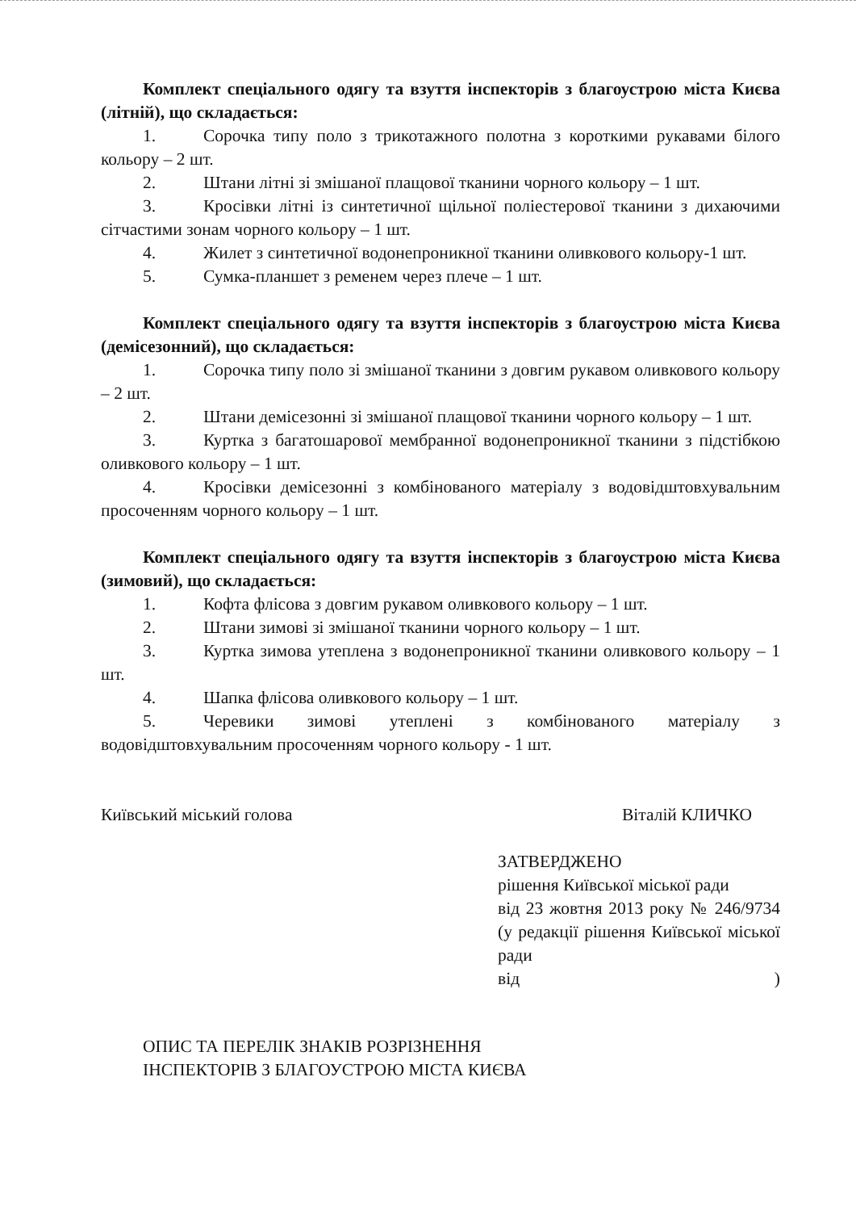Комплект спеціального одягу та взуття інспекторів з благоустрою міста Києва (літній), що складається:
1. Сорочка типу поло з трикотажного полотна з короткими рукавами білого кольору – 2 шт.
2. Штани літні зі змішаної плащової тканини чорного кольору – 1 шт.
3. Кросівки літні із синтетичної щільної поліестерової тканини з дихаючими сітчастими зонам чорного кольору – 1 шт.
4. Жилет з синтетичної водонепроникної тканини оливкового кольору-1 шт.
5. Сумка-планшет з ременем через плече – 1 шт.
Комплект спеціального одягу та взуття інспекторів з благоустрою міста Києва (демісезонний), що складається:
1. Сорочка типу поло зі змішаної тканини з довгим рукавом оливкового кольору – 2 шт.
2. Штани демісезонні зі змішаної плащової тканини чорного кольору – 1 шт.
3. Куртка з багатошарової мембранної водонепроникної тканини з підстібкою оливкового кольору – 1 шт.
4. Кросівки демісезонні з комбінованого матеріалу з водовідштовхувальним просоченням чорного кольору – 1 шт.
Комплект спеціального одягу та взуття інспекторів з благоустрою міста Києва (зимовий), що складається:
1. Кофта флісова з довгим рукавом оливкового кольору – 1 шт.
2. Штани зимові зі змішаної тканини чорного кольору – 1 шт.
3. Куртка зимова утеплена з водонепроникної тканини оливкового кольору – 1 шт.
4. Шапка флісова оливкового кольору – 1 шт.
5. Черевики зимові утеплені з комбінованого матеріалу з водовідштовхувальним просоченням чорного кольору - 1 шт.
Київський міський голова Віталій КЛИЧКО
ЗАТВЕРДЖЕНО
рішення Київської міської ради
від 23 жовтня 2013 року № 246/9734 (у редакції рішення Київської міської ради
від )
ОПИС ТА ПЕРЕЛІК ЗНАКІВ РОЗРІЗНЕННЯ
ІНСПЕКТОРІВ З БЛАГОУСТРОЮ МІСТА КИЄВА